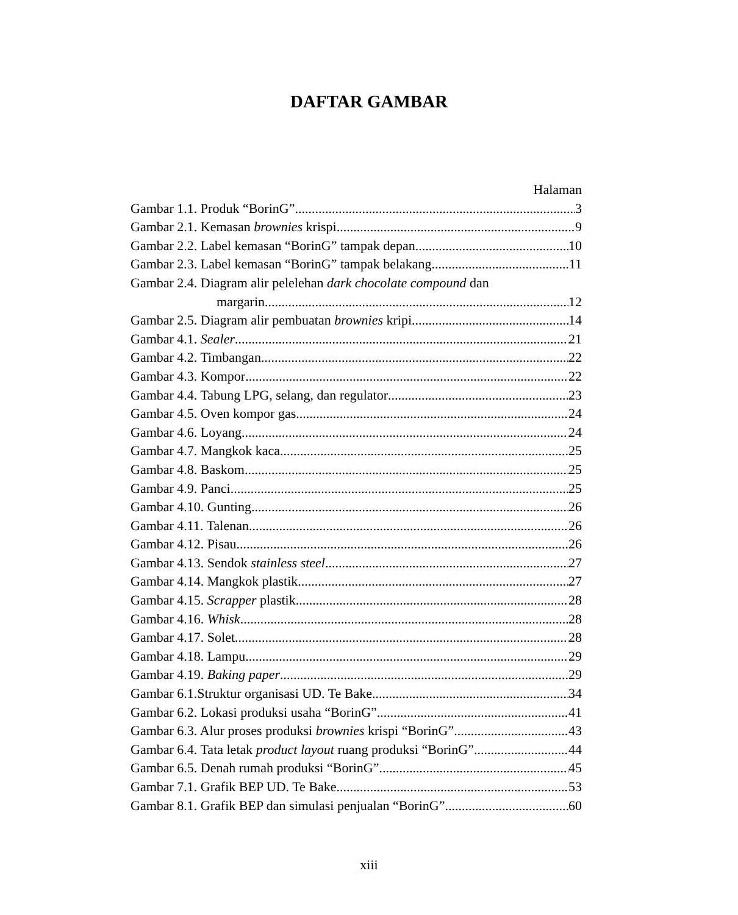DAFTAR GAMBAR
Halaman
Gambar 1.1. Produk “BorinG” 3
Gambar 2.1. Kemasan brownies krispi 9
Gambar 2.2. Label kemasan “BorinG” tampak depan 10
Gambar 2.3. Label kemasan “BorinG” tampak belakang 11
Gambar 2.4. Diagram alir pelelehan dark chocolate compound dan
margarin 12
Gambar 2.5. Diagram alir pembuatan brownies kripi 14
Gambar 4.1. Sealer 21
Gambar 4.2. Timbangan 22
Gambar 4.3. Kompor 22
Gambar 4.4. Tabung LPG, selang, dan regulator 23
Gambar 4.5. Oven kompor gas 24
Gambar 4.6. Loyang 24
Gambar 4.7. Mangkok kaca 25
Gambar 4.8. Baskom 25
Gambar 4.9. Panci 25
Gambar 4.10. Gunting 26
Gambar 4.11. Talenan 26
Gambar 4.12. Pisau 26
Gambar 4.13. Sendok stainless steel 27
Gambar 4.14. Mangkok plastik 27
Gambar 4.15. Scrapper plastik 28
Gambar 4.16. Whisk 28
Gambar 4.17. Solet 28
Gambar 4.18. Lampu 29
Gambar 4.19. Baking paper 29
Gambar 6.1.Struktur organisasi UD. Te Bake 34
Gambar 6.2. Lokasi produksi usaha “BorinG” 41
Gambar 6.3. Alur proses produksi brownies krispi “BorinG” 43
Gambar 6.4. Tata letak product layout ruang produksi “BorinG” 44
Gambar 6.5. Denah rumah produksi “BorinG” 45
Gambar 7.1. Grafik BEP UD. Te Bake 53
Gambar 8.1. Grafik BEP dan simulasi penjualan “BorinG” 60
xiii